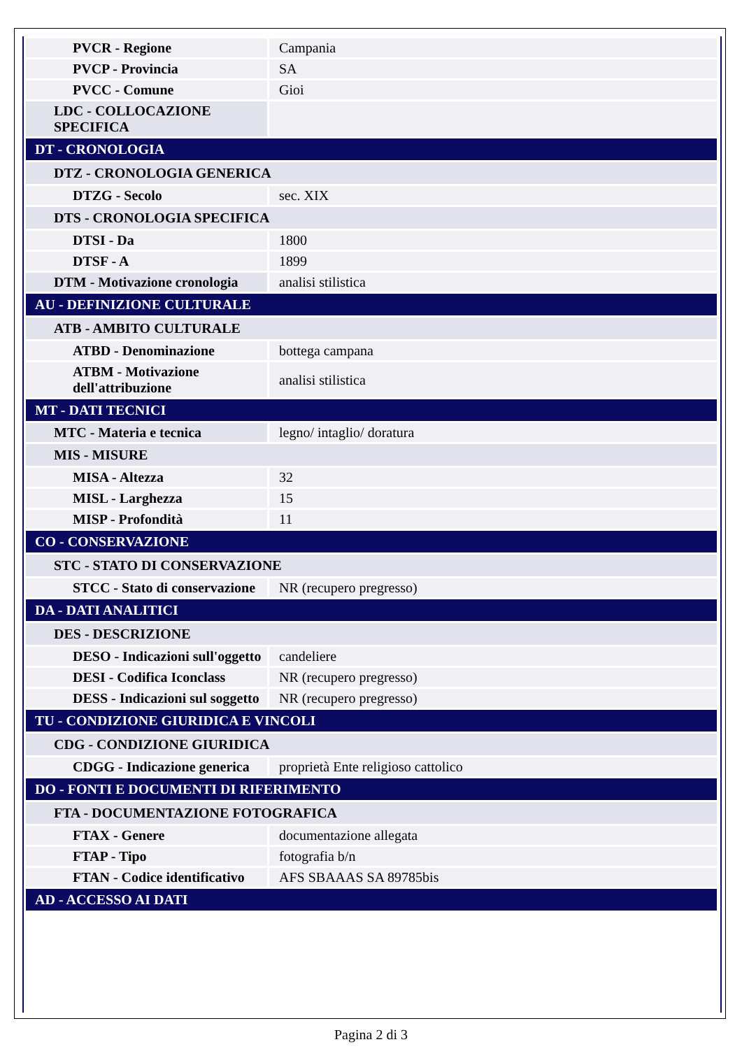| PVCR - Regione | Campania |
| PVCP - Provincia | SA |
| PVCC - Comune | Gioi |
| LDC - COLLOCAZIONE SPECIFICA | |
| DT - CRONOLOGIA | |
| DTZ - CRONOLOGIA GENERICA | |
| DTZG - Secolo | sec. XIX |
| DTS - CRONOLOGIA SPECIFICA | |
| DTSI - Da | 1800 |
| DTSF - A | 1899 |
| DTM - Motivazione cronologia | analisi stilistica |
| AU - DEFINIZIONE CULTURALE | |
| ATB - AMBITO CULTURALE | |
| ATBD - Denominazione | bottega campana |
| ATBM - Motivazione dell'attribuzione | analisi stilistica |
| MT - DATI TECNICI | |
| MTC - Materia e tecnica | legno/ intaglio/ doratura |
| MIS - MISURE | |
| MISA - Altezza | 32 |
| MISL - Larghezza | 15 |
| MISP - Profondità | 11 |
| CO - CONSERVAZIONE | |
| STC - STATO DI CONSERVAZIONE | |
| STCC - Stato di conservazione | NR (recupero pregresso) |
| DA - DATI ANALITICI | |
| DES - DESCRIZIONE | |
| DESO - Indicazioni sull'oggetto | candeliere |
| DESI - Codifica Iconclass | NR (recupero pregresso) |
| DESS - Indicazioni sul soggetto | NR (recupero pregresso) |
| TU - CONDIZIONE GIURIDICA E VINCOLI | |
| CDG - CONDIZIONE GIURIDICA | |
| CDGG - Indicazione generica | proprietà Ente religioso cattolico |
| DO - FONTI E DOCUMENTI DI RIFERIMENTO | |
| FTA - DOCUMENTAZIONE FOTOGRAFICA | |
| FTAX - Genere | documentazione allegata |
| FTAP - Tipo | fotografia b/n |
| FTAN - Codice identificativo | AFS SBAAAS SA 89785bis |
| AD - ACCESSO AI DATI | |
Pagina 2 di 3